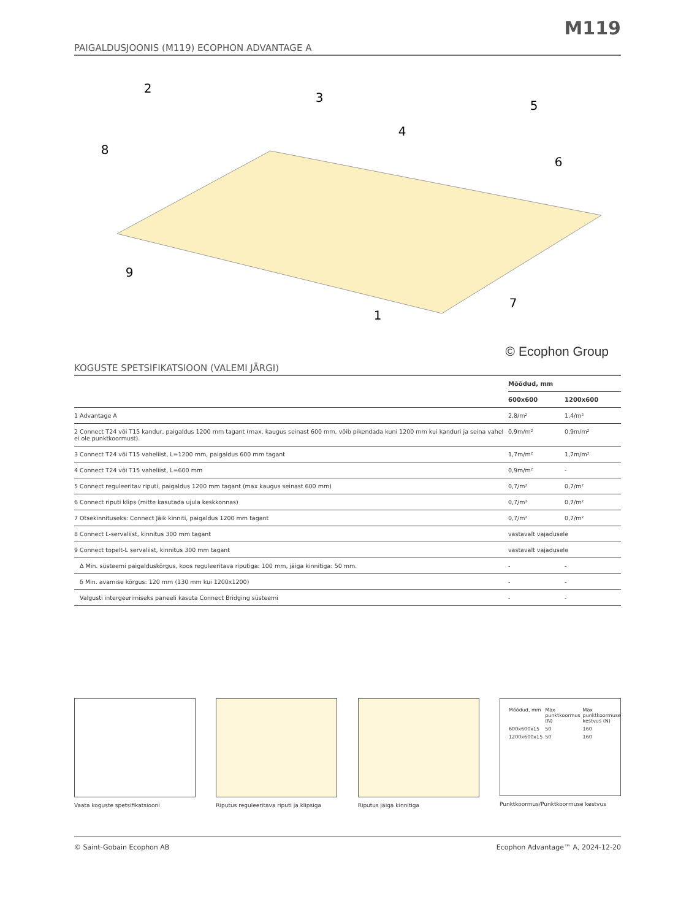M119
PAIGALDUSJOONIS (M119) ECOPHON ADVANTAGE A
2
3
5
4
8
6
9
7
1
© Ecophon Group
KOGUSTE SPETSIFIKATSIOON (VALEMI JÄRGI)
| | Mõõdud, mm | |
| --- | --- | --- |
| | 600x600 | 1200x600 |
| 1 Advantage A | 2,8/m² | 1,4/m² |
| 2 Connect T24 või T15 kandur, paigaldus 1200 mm tagant (max. kaugus seinast 600 mm, võib pikendada kuni 1200 mm kui kanduri ja seina vahel ei ole punktkoormust). | 0,9m/m² | 0,9m/m² |
| 3 Connect T24 või T15 vaheliist, L=1200 mm, paigaldus 600 mm tagant | 1,7m/m² | 1,7m/m² |
| 4 Connect T24 või T15 vaheliist, L=600 mm | 0,9m/m² | - |
| 5 Connect reguleeritav riputi, paigaldus 1200 mm tagant (max kaugus seinast 600 mm) | 0,7/m² | 0,7/m² |
| 6 Connect riputi klips (mitte kasutada ujula keskkonnas) | 0,7/m² | 0,7/m² |
| 7 Otsekinnituseks: Connect Jäik kinniti, paigaldus 1200 mm tagant | 0,7/m² | 0,7/m² |
| 8 Connect L-servaliist, kinnitus 300 mm tagant | vastavalt vajadusele | |
| 9 Connect topelt-L servaliist, kinnitus 300 mm tagant | vastavalt vajadusele | |
| Δ Min. süsteemi paigalduskõrgus, koos reguleeritava riputiga: 100 mm, jäiga kinnitiga: 50 mm. | - | - |
| δ Min. avamise kõrgus: 120 mm (130 mm kui 1200x1200) | - | - |
| Valgusti intergeerimiseks paneeli kasuta Connect Bridging süsteemi | - | - |
Vaata koguste spetsifikatsiooni Riputus reguleeritava riputi ja klipsiga
Riputus jäiga kinnitiga
| Mõõdud, mm | Max punktkoormus (N) | Max punktkoormuse kestvus (N) |
| 600x600x15 | 50 | 160 |
| 1200x600x15 | 50 | 160 |
Punktkoormus/Punktkoormuse kestvus
© Saint-Gobain Ecophon AB Ecophon Advantage™ A, 2024-12-20